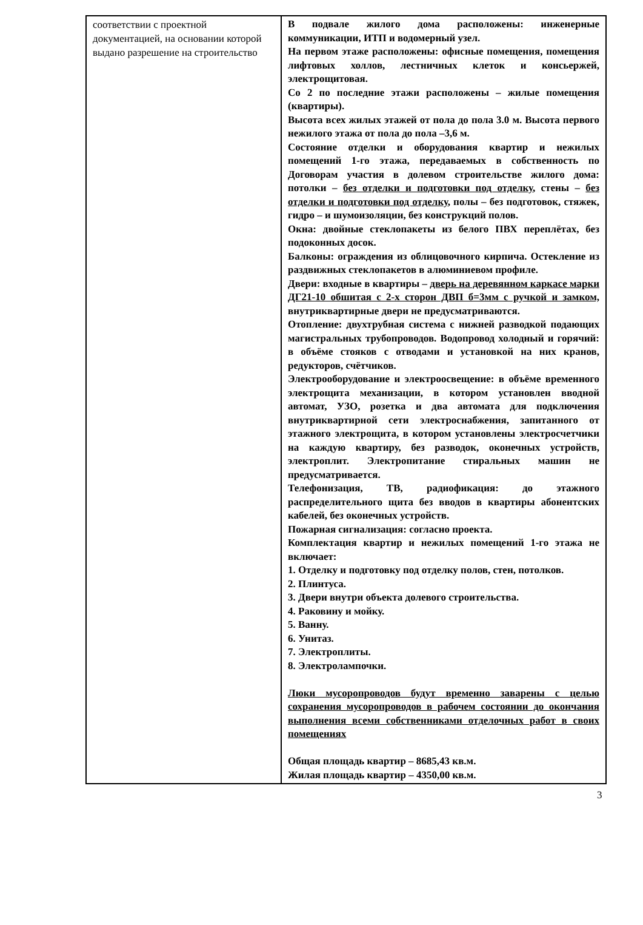| соответствии с проектной документацией, на основании которой выдано разрешение на строительство | В подвале жилого дома расположены: инженерные коммуникации, ИТП и водомерный узел. На первом этаже расположены: офисные помещения, помещения лифтовых холлов, лестничных клеток и консьержей, электрощитовая. Со 2 по последние этажи расположены – жилые помещения (квартиры). Высота всех жилых этажей от пола до пола 3.0 м. Высота первого нежилого этажа от пола до пола –3,6 м. Состояние отделки и оборудования квартир и нежилых помещений 1-го этажа, передаваемых в собственность по Договорам участия в долевом строительстве жилого дома: потолки – без отделки и подготовки под отделку , стены – без отделки и подготовки под отделку , полы – без подготовок, стяжек, гидро – и шумоизоляции, без конструкций полов. Окна: двойные стеклопакеты из белого ПВХ переплётах, без подоконных досок. Балконы: ограждения из облицовочного кирпича. Остекление из раздвижных стеклопакетов в алюминиевом профиле. Двери: входные в квартиры – дверь на деревянном каркасе марки ДГ21-10 обшитая с 2-х сторон ДВП б=3мм с ручкой и замком, внутриквартирные двери не предусматриваются. Отопление: двухтрубная система с нижней разводкой подающих магистральных трубопроводов. Водопровод холодный и горячий: в объёме стояков с отводами и установкой на них кранов, редукторов, счётчиков. Электрооборудование и электроосвещение: в объёме временного электрощита механизации, в котором установлен вводной автомат, УЗО, розетка и два автомата для подключения внутриквартирной сети электроснабжения, запитанного от этажного электрощита, в котором установлены электросчетчики на каждую квартиру, без разводок, оконечных устройств, электроплит. Электропитание стиральных машин не предусматривается. Телефонизация, ТВ, радиофикация: до этажного распределительного щита без вводов в квартиры абонентских кабелей, без оконечных устройств. Пожарная сигнализация: согласно проекта. Комплектация квартир и нежилых помещений 1-го этажа не включает: 1. Отделку и подготовку под отделку полов, стен, потолков. 2. Плинтуса. 3. Двери внутри объекта долевого строительства. 4. Раковину и мойку. 5. Ванну. 6. Унитаз. 7. Электроплиты. 8. Электролампочки. Люки мусоропроводов будут временно заварены с целью сохранения мусоропроводов в рабочем состоянии до окончания выполнения всеми собственниками отделочных работ в своих помещениях Общая площадь квартир – 8685,43 кв.м. Жилая площадь квартир – 4350,00 кв.м. |
3